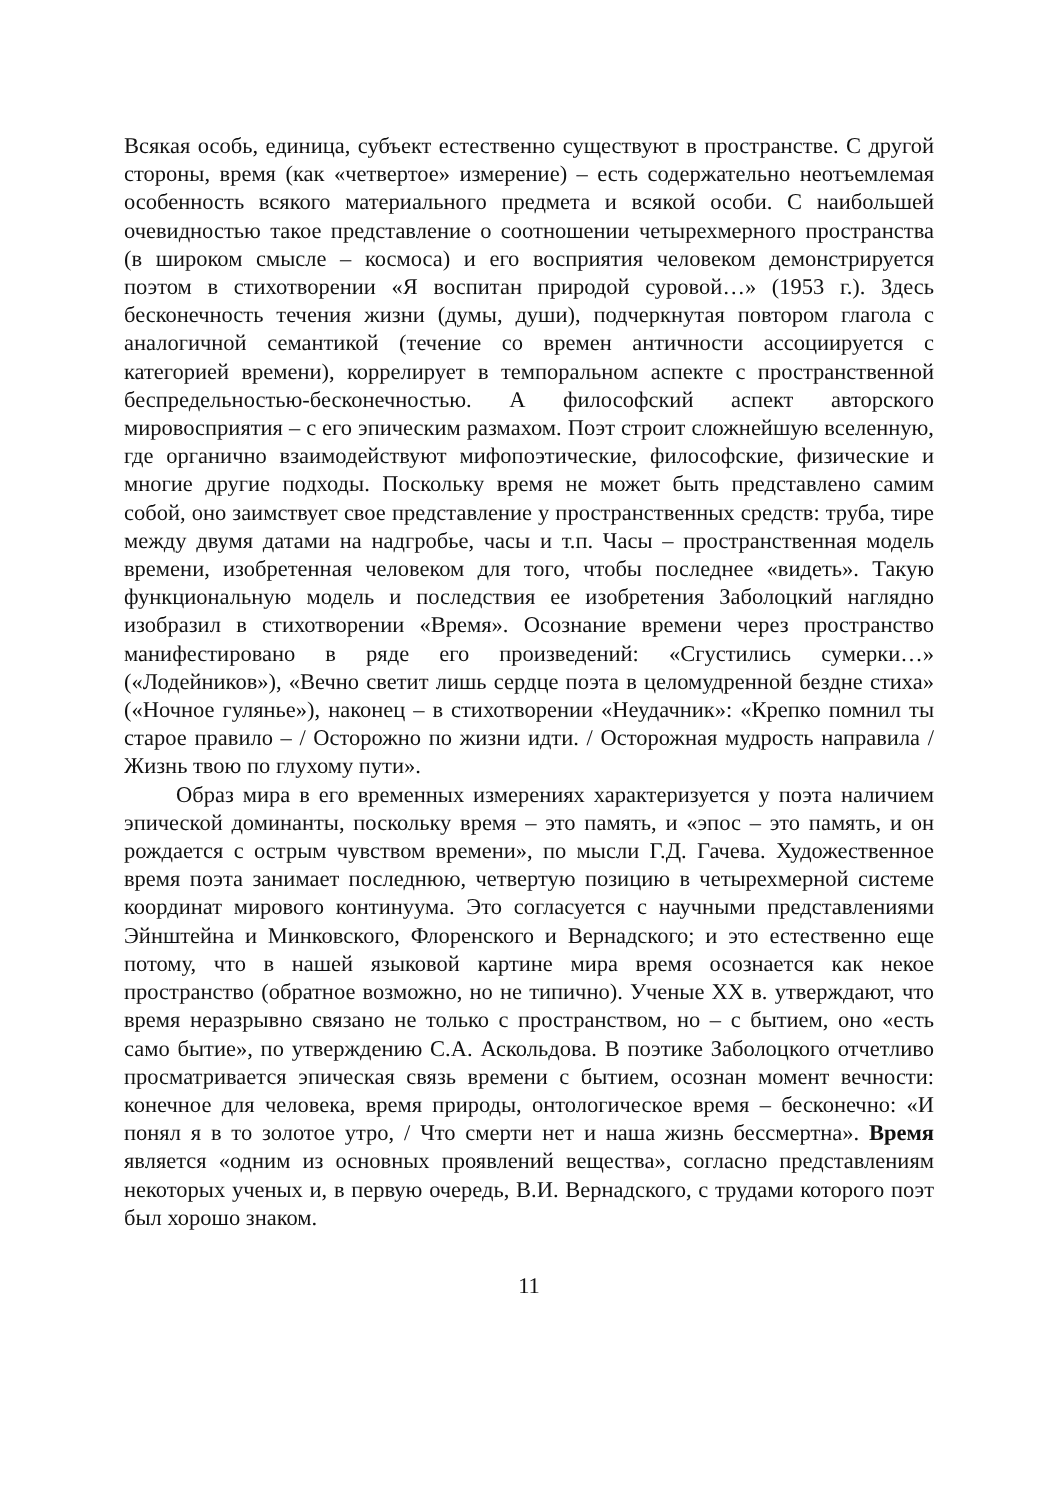Всякая особь, единица, субъект естественно существуют в пространстве. С другой стороны, время (как «четвертое» измерение) – есть содержательно неотъемлемая особенность всякого материального предмета и всякой особи. С наибольшей очевидностью такое представление о соотношении четырехмерного пространства (в широком смысле – космоса) и его восприятия человеком демонстрируется поэтом в стихотворении «Я воспитан природой суровой…» (1953 г.). Здесь бесконечность течения жизни (думы, души), подчеркнутая повтором глагола с аналогичной семантикой (течение со времен античности ассоциируется с категорией времени), коррелирует в темпоральном аспекте с пространственной беспредельностью-бесконечностью. А философский аспект авторского мировосприятия – с его эпическим размахом. Поэт строит сложнейшую вселенную, где органично взаимодействуют мифопоэтические, философские, физические и многие другие подходы. Поскольку время не может быть представлено самим собой, оно заимствует свое представление у пространственных средств: труба, тире между двумя датами на надгробье, часы и т.п. Часы – пространственная модель времени, изобретенная человеком для того, чтобы последнее «видеть». Такую функциональную модель и последствия ее изобретения Заболоцкий наглядно изобразил в стихотворении «Время». Осознание времени через пространство манифестировано в ряде его произведений: «Сгустились сумерки…» («Лодейников»), «Вечно светит лишь сердце поэта в целомудренной бездне стиха» («Ночное гулянье»), наконец – в стихотворении «Неудачник»: «Крепко помнил ты старое правило – / Осторожно по жизни идти. / Осторожная мудрость направила / Жизнь твою по глухому пути».
Образ мира в его временных измерениях характеризуется у поэта наличием эпической доминанты, поскольку время – это память, и «эпос – это память, и он рождается с острым чувством времени», по мысли Г.Д. Гачева. Художественное время поэта занимает последнюю, четвертую позицию в четырехмерной системе координат мирового континуума. Это согласуется с научными представлениями Эйнштейна и Минковского, Флоренского и Вернадского; и это естественно еще потому, что в нашей языковой картине мира время осознается как некое пространство (обратное возможно, но не типично). Ученые XX в. утверждают, что время неразрывно связано не только с пространством, но – с бытием, оно «есть само бытие», по утверждению С.А. Аскольдова. В поэтике Заболоцкого отчетливо просматривается эпическая связь времени с бытием, осознан момент вечности: конечное для человека, время природы, онтологическое время – бесконечно: «И понял я в то золотое утро, / Что смерти нет и наша жизнь бессмертна». Время является «одним из основных проявлений вещества», согласно представлениям некоторых ученых и, в первую очередь, В.И. Вернадского, с трудами которого поэт был хорошо знаком.
11